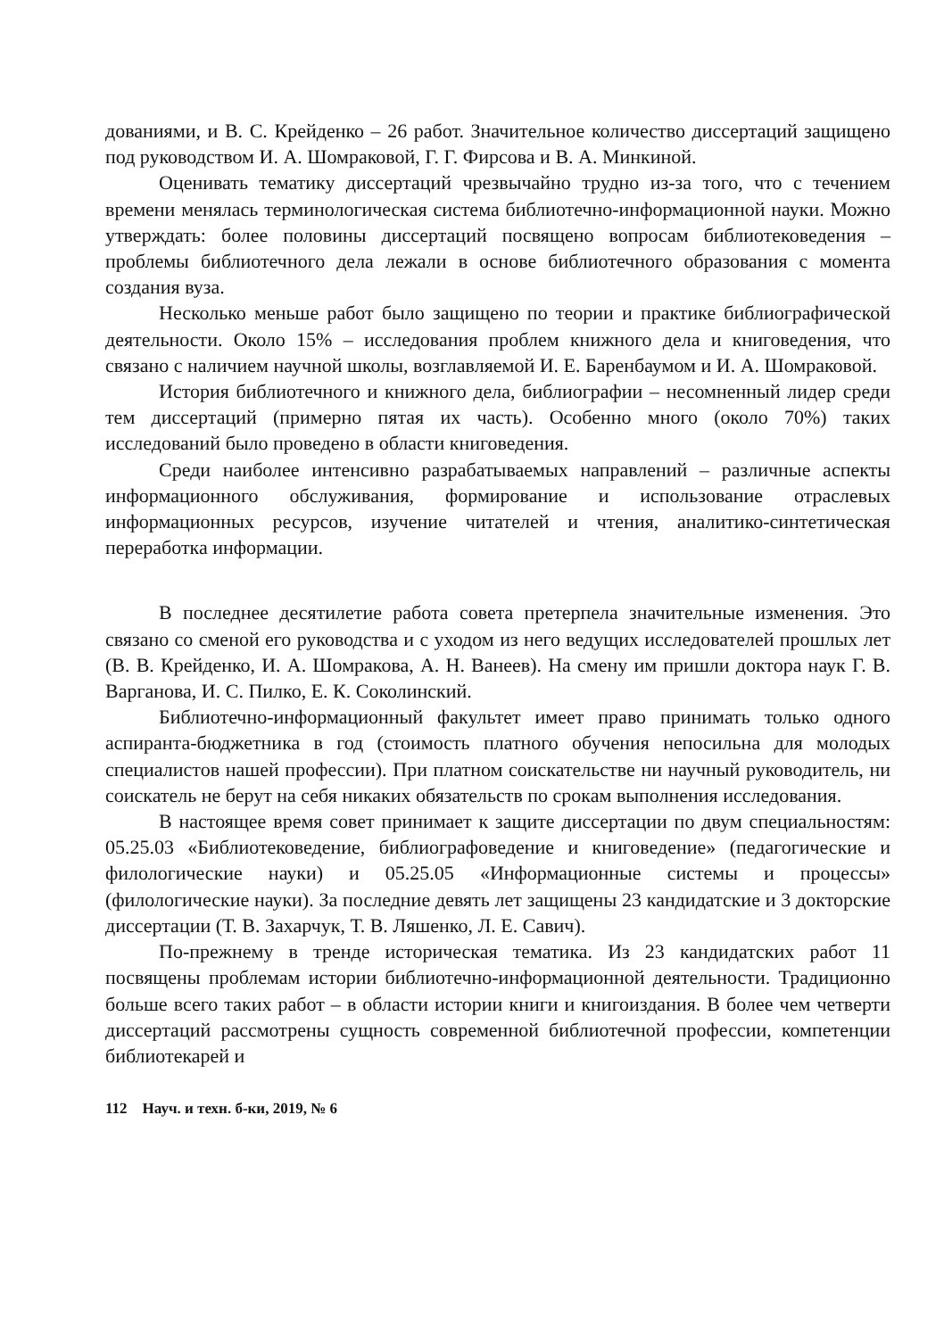дованиями, и В. С. Крейденко – 26 работ. Значительное количество диссертаций защищено под руководством И. А. Шомраковой, Г. Г. Фирсова и В. А. Минкиной.
Оценивать тематику диссертаций чрезвычайно трудно из-за того, что с течением времени менялась терминологическая система библиотечно-информационной науки. Можно утверждать: более половины диссертаций посвящено вопросам библиотековедения – проблемы библиотечного дела лежали в основе библиотечного образования с момента создания вуза.
Несколько меньше работ было защищено по теории и практике библиографической деятельности. Около 15% – исследования проблем книжного дела и книговедения, что связано с наличием научной школы, возглавляемой И. Е. Баренбаумом и И. А. Шомраковой.
История библиотечного и книжного дела, библиографии – несомненный лидер среди тем диссертаций (примерно пятая их часть). Особенно много (около 70%) таких исследований было проведено в области книговедения.
Среди наиболее интенсивно разрабатываемых направлений – различные аспекты информационного обслуживания, формирование и использование отраслевых информационных ресурсов, изучение читателей и чтения, аналитико-синтетическая переработка информации.
В последнее десятилетие работа совета претерпела значительные изменения. Это связано со сменой его руководства и с уходом из него ведущих исследователей прошлых лет (В. В. Крейденко, И. А. Шомракова, А. Н. Ванеев). На смену им пришли доктора наук Г. В. Варганова, И. С. Пилко, Е. К. Соколинский.
Библиотечно-информационный факультет имеет право принимать только одного аспиранта-бюджетника в год (стоимость платного обучения непосильна для молодых специалистов нашей профессии). При платном соискательстве ни научный руководитель, ни соискатель не берут на себя никаких обязательств по срокам выполнения исследования.
В настоящее время совет принимает к защите диссертации по двум специальностям: 05.25.03 «Библиотековедение, библиографоведение и книговедение» (педагогические и филологические науки) и 05.25.05 «Информационные системы и процессы» (филологические науки). За последние девять лет защищены 23 кандидатские и 3 докторские диссертации (Т. В. Захарчук, Т. В. Ляшенко, Л. Е. Савич).
По-прежнему в тренде историческая тематика. Из 23 кандидатских работ 11 посвящены проблемам истории библиотечно-информационной деятельности. Традиционно больше всего таких работ – в области истории книги и книгоиздания. В более чем четверти диссертаций рассмотрены сущность современной библиотечной профессии, компетенции библиотекарей и
112 Науч. и техн. б-ки, 2019, № 6